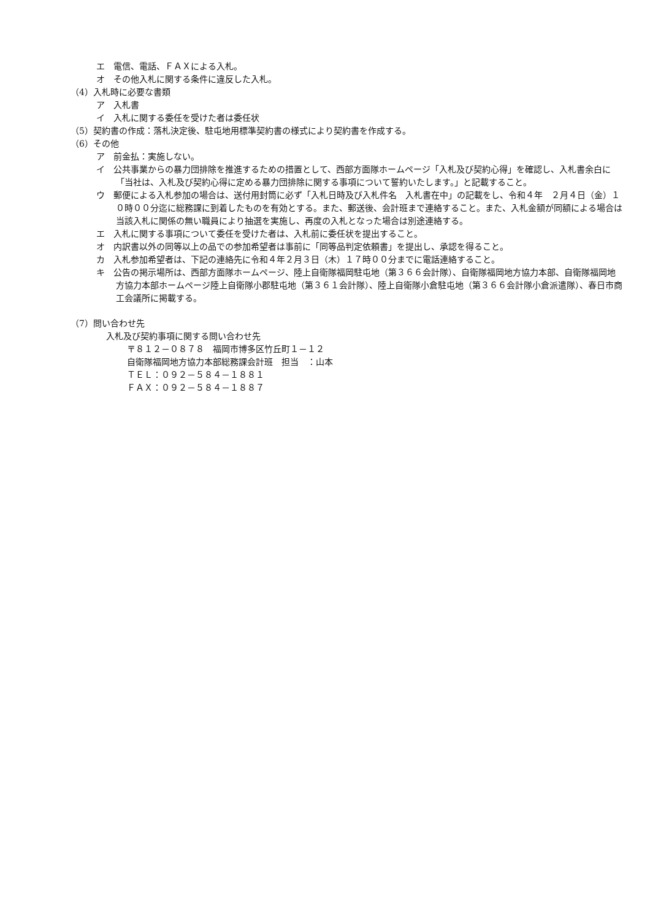エ　電信、電話、ＦＡＸによる入札。
オ　その他入札に関する条件に違反した入札。
（4）入札時に必要な書類
ア　入札書
イ　入札に関する委任を受けた者は委任状
（5）契約書の作成：落札決定後、駐屯地用標準契約書の様式により契約書を作成する。
（6）その他
ア　前金払：実施しない。
イ　公共事業からの暴力団排除を推進するための措置として、西部方面隊ホームページ「入札及び契約心得」を確認し、入札書余白に「当社は、入札及び契約心得に定める暴力団排除に関する事項について誓約いたします。」と記載すること。
ウ　郵便による入札参加の場合は、送付用封筒に必ず「入札日時及び入札件名　入札書在中」の記載をし、令和４年　２月４日（金）１０時００分迄に総務課に到着したものを有効とする。また、郵送後、会計班まで連絡すること。また、入札金額が同額による場合は当該入札に関係の無い職員により抽選を実施し、再度の入札となった場合は別途連絡する。
エ　入札に関する事項について委任を受けた者は、入札前に委任状を提出すること。
オ　内訳書以外の同等以上の品での参加希望者は事前に「同等品判定依頼書」を提出し、承認を得ること。
カ　入札参加希望者は、下記の連絡先に令和４年２月３日（木）１７時００分までに電話連絡すること。
キ　公告の掲示場所は、西部方面隊ホームページ、陸上自衛隊福岡駐屯地（第３６６会計隊）、自衛隊福岡地方協力本部、自衛隊福岡地方協力本部ホームページ陸上自衛隊小郡駐屯地（第３６１会計隊）、陸上自衛隊小倉駐屯地（第３６６会計隊小倉派遣隊）、春日市商工会議所に掲載する。
（7）問い合わせ先
入札及び契約事項に関する問い合わせ先
〒８１２－０８７８　福岡市博多区竹丘町１－１２
自衛隊福岡地方協力本部総務課会計班　担当　：山本
ＴＥＬ：０９２－５８４－１８８１
ＦＡＸ：０９２－５８４－１８８７